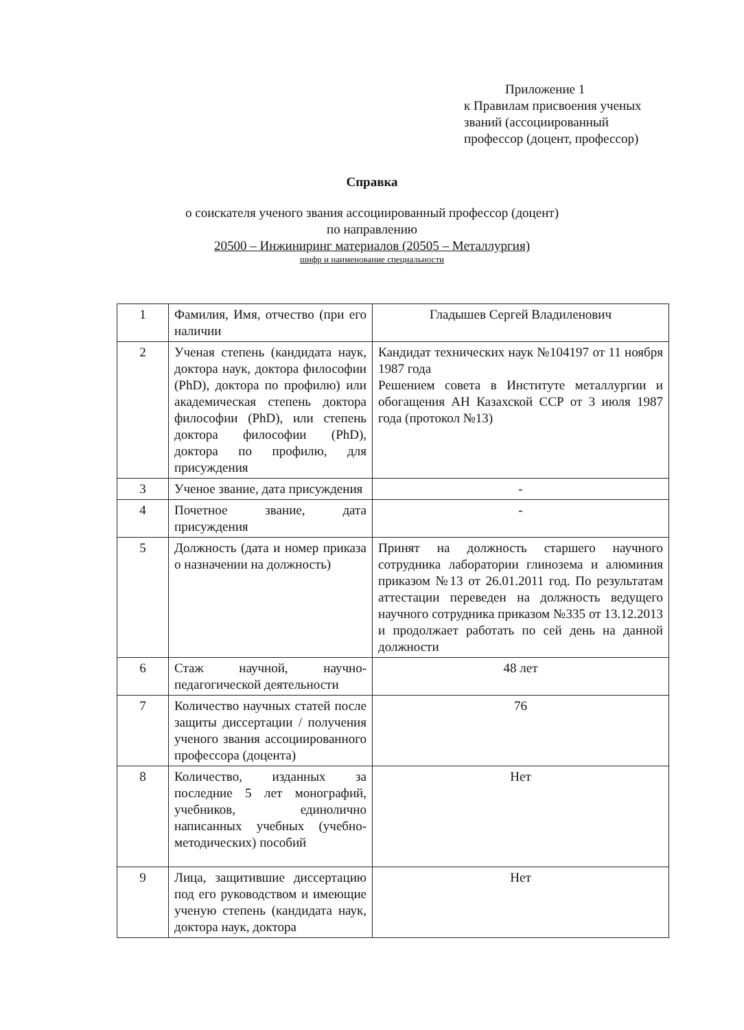Приложение 1
к Правилам присвоения ученых
званий (ассоциированный
профессор (доцент, профессор)
Справка
о соискателя ученого звания ассоциированный профессор (доцент)
по направлению
20500 – Инжиниринг материалов (20505 – Металлургия)
шифр и наименование специальности
| 1 | Фамилия, Имя, отчество (при его наличии | Гладышев Сергей Владиленович |
| 2 | Ученая степень (кандидата наук, доктора наук, доктора философии (PhD), доктора по профилю) или академическая степень доктора философии (PhD), или степень доктора философии (PhD), доктора по профилю, для присуждения | Кандидат технических наук №104197 от 11 ноября 1987 года Решением совета в Институте металлургии и обогащения АН Казахской ССР от 3 июля 1987 года (протокол №13) |
| 3 | Ученое звание, дата присуждения | - |
| 4 | Почетное звание, дата присуждения | - |
| 5 | Должность (дата и номер приказа о назначении на должность) | Принят на должность старшего научного сотрудника лаборатории глинозема и алюминия приказом №13 от 26.01.2011 год. По результатам аттестации переведен на должность ведущего научного сотрудника приказом №335 от 13.12.2013 и продолжает работать по сей день на данной должности |
| 6 | Стаж научной, научно-педагогической деятельности | 48 лет |
| 7 | Количество научных статей после защиты диссертации / получения ученого звания ассоциированного профессора (доцента) | 76 |
| 8 | Количество, изданных за последние 5 лет монографий, учебников, единолично написанных учебных (учебно-методических) пособий | Нет |
| 9 | Лица, защитившие диссертацию под его руководством и имеющие ученую степень (кандидата наук, доктора наук, доктора | Нет |